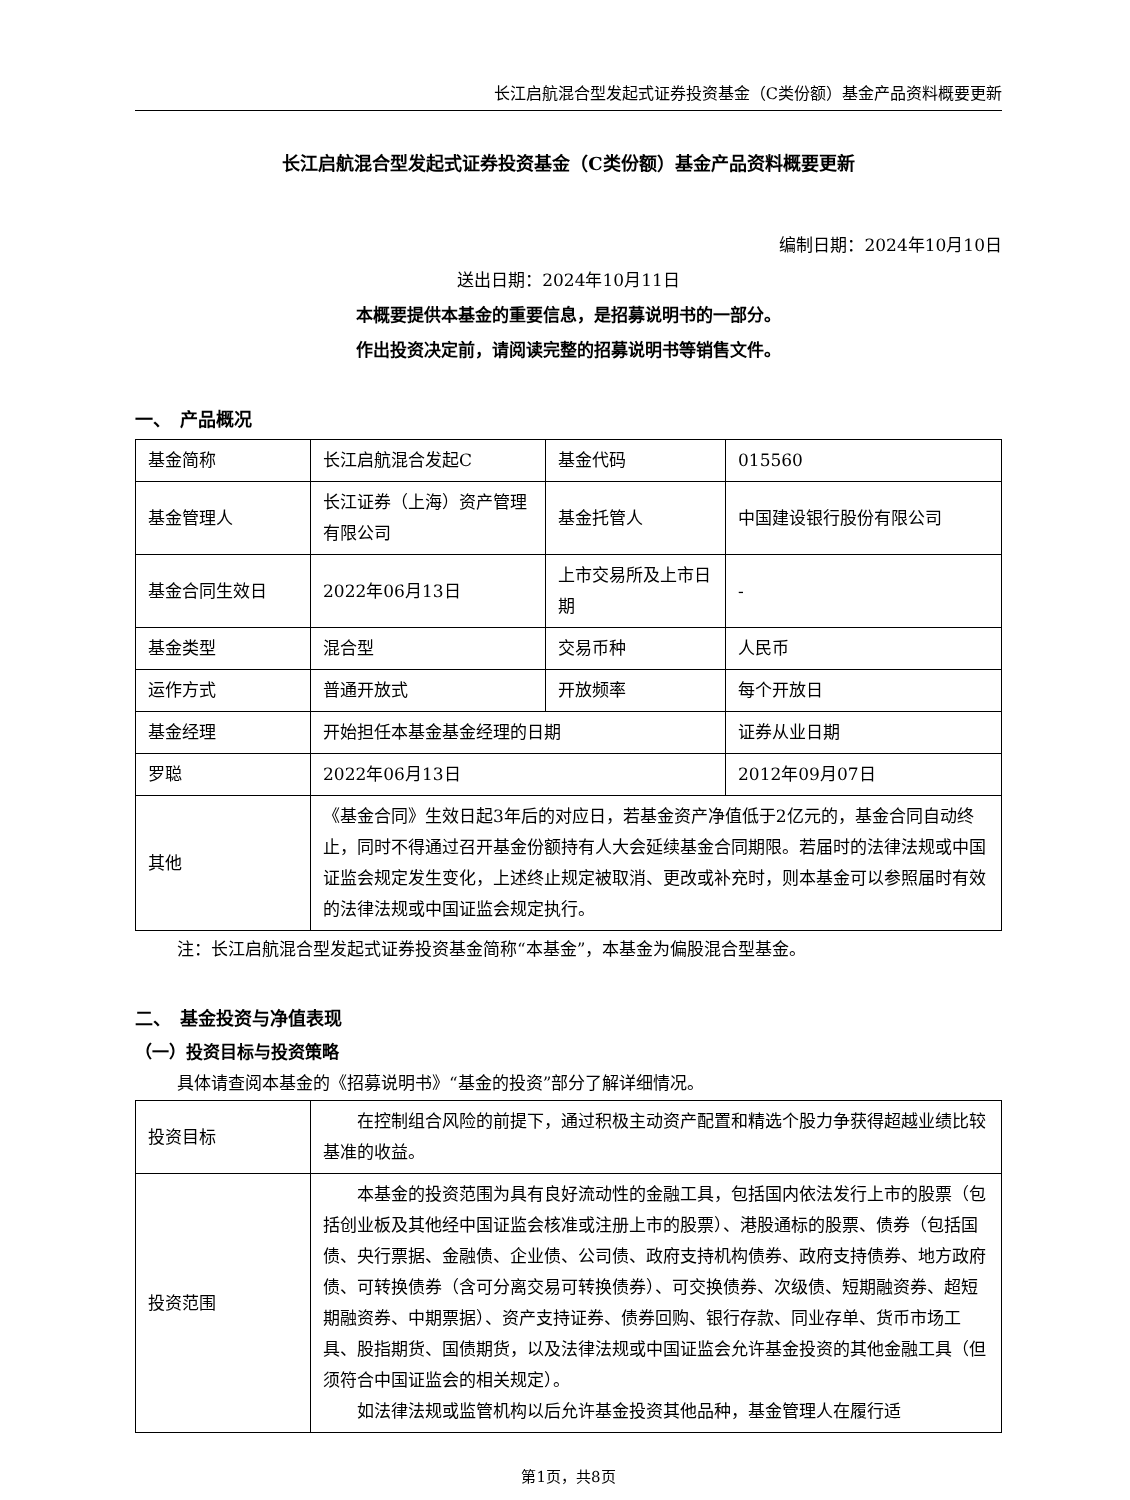长江启航混合型发起式证券投资基金（C类份额）基金产品资料概要更新
长江启航混合型发起式证券投资基金（C类份额）基金产品资料概要更新
编制日期：2024年10月10日
送出日期：2024年10月11日
本概要提供本基金的重要信息，是招募说明书的一部分。
作出投资决定前，请阅读完整的招募说明书等销售文件。
一、　产品概况
| 基金简称 | 长江启航混合发起C | 基金代码 | 015560 |
| 基金管理人 | 长江证券（上海）资产管理有限公司 | 基金托管人 | 中国建设银行股份有限公司 |
| 基金合同生效日 | 2022年06月13日 | 上市交易所及上市日期 | - |
| 基金类型 | 混合型 | 交易币种 | 人民币 |
| 运作方式 | 普通开放式 | 开放频率 | 每个开放日 |
| 基金经理 | 开始担任本基金基金经理的日期 | | 证券从业日期 |
| 罗聪 | 2022年06月13日 | | 2012年09月07日 |
| 其他 | 《基金合同》生效日起3年后的对应日，若基金资产净值低于2亿元的，基金合同自动终止，同时不得通过召开基金份额持有人大会延续基金合同期限。若届时的法律法规或中国证监会规定发生变化，上述终止规定被取消、更改或补充时，则本基金可以参照届时有效的法律法规或中国证监会规定执行。 | | |
注：长江启航混合型发起式证券投资基金简称“本基金”，本基金为偏股混合型基金。
二、　基金投资与净值表现
（一）投资目标与投资策略
具体请查阅本基金的《招募说明书》“基金的投资”部分了解详细情况。
| 投资目标 | 在控制组合风险的前提下，通过积极主动资产配置和精选个股力争获得超越业绩比较基准的收益。 |
| 投资范围 | 本基金的投资范围为具有良好流动性的金融工具，包括国内依法发行上市的股票（包括创业板及其他经中国证监会核准或注册上市的股票）、港股通标的股票、债券（包括国债、央行票据、金融债、企业债、公司债、政府支持机构债券、政府支持债券、地方政府债、可转换债券（含可分离交易可转换债券）、可交换债券、次级债、短期融资券、超短期融资券、中期票据）、资产支持证券、债券回购、银行存款、同业存单、货币市场工具、股指期货、国债期货，以及法律法规或中国证监会允许基金投资的其他金融工具（但须符合中国证监会的相关规定）。 如法律法规或监管机构以后允许基金投资其他品种，基金管理人在履行适 |
第1页，共8页